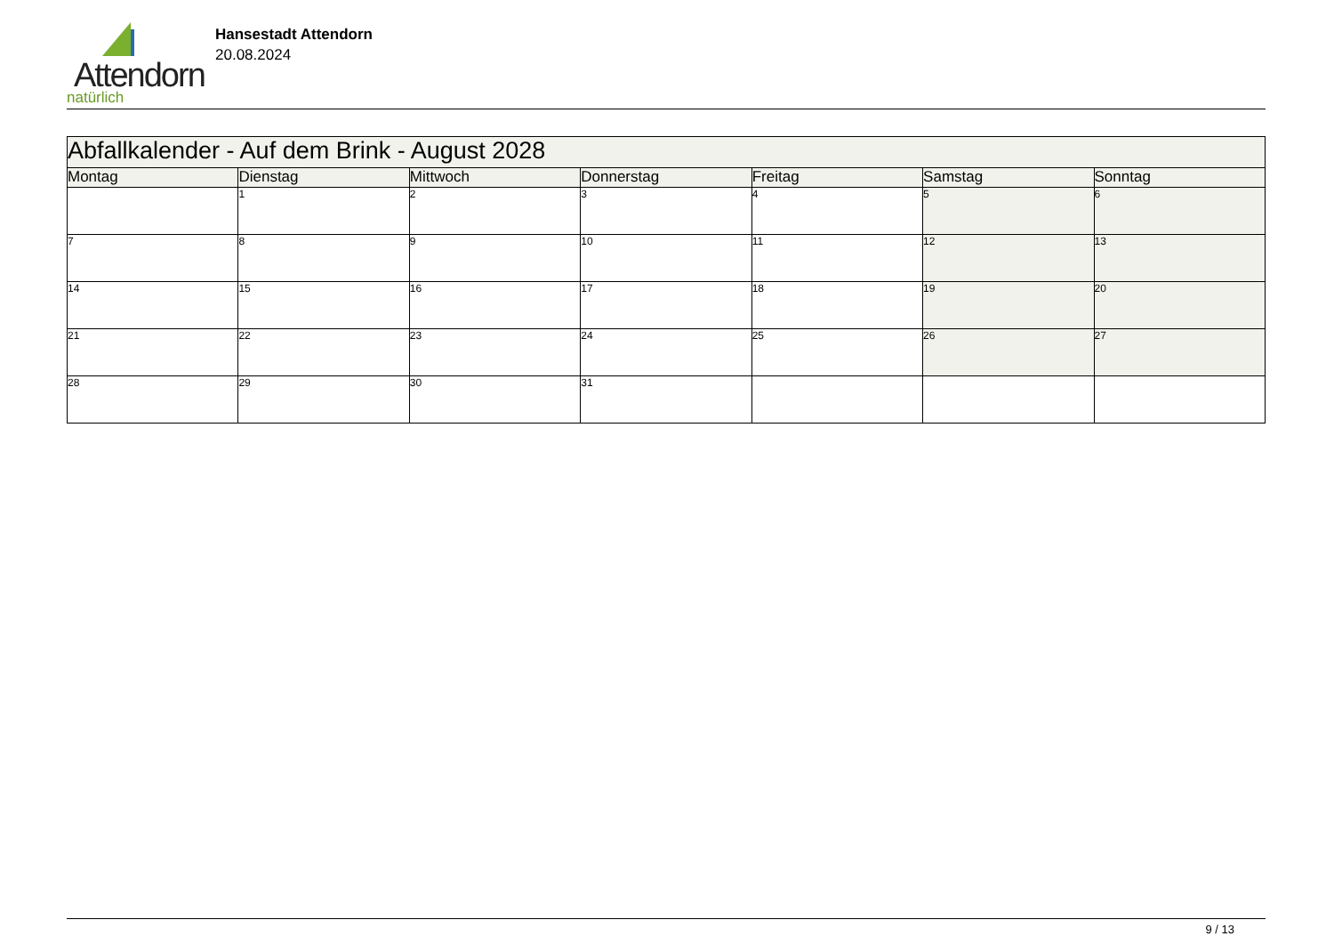Attendorn
natürlich
Hansestadt Attendorn
20.08.2024
| Abfallkalender - Auf dem Brink - August 2028 | | | | | | |
| Montag | Dienstag | Mittwoch | Donnerstag | Freitag | Samstag | Sonntag |
| | 1 | 2 | 3 | 4 | 5 | 6 |
| 7 | 8 | 9 | 10 | 11 | 12 | 13 |
| 14 | 15 | 16 | 17 | 18 | 19 | 20 |
| 21 | 22 | 23 | 24 | 25 | 26 | 27 |
| 28 | 29 | 30 | 31 | | | |
9 / 13